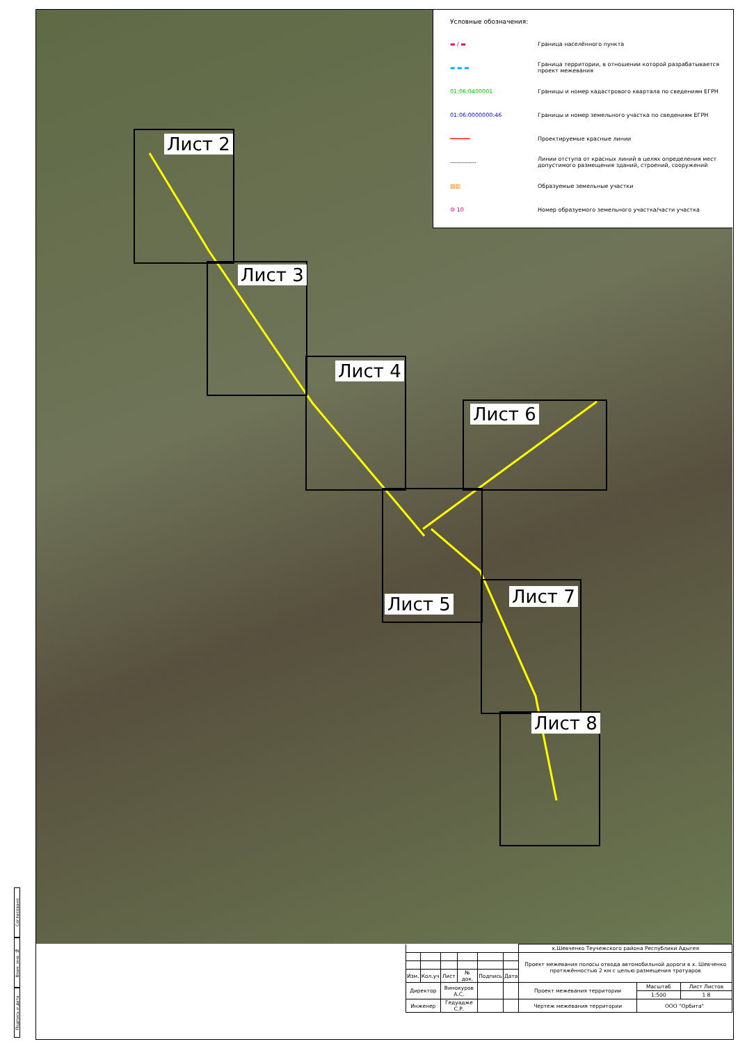Лист 2
Лист 3
Лист 4
Лист 6
Лист 5 Лист 7
Лист 8
Условные обозначения:
▬ / ▬ Граница населённого пункта
▬ ▬ ▬
Граница территории, в отношении которой разрабатывается проект межевания
01:06:0400001
Границы и номер кадастрового квартала по сведениям ЕГРН
01:06:0000000:46
Границы и номер земельного участка по сведениям ЕГРН
━━━━━━ Проектируемые красные линии
-------------
Линии отступа от красных линий в целях определения мест допустимого размещения зданий, строений, сооружений
▨▥ Образуемые земельные участки
⑩ 10
Номер образуемого земельного участка/части участка
Согласовано
Взам. инв. №
Подпись и дата
| | | | | | | х.Шевченко Теучежского района Республики Адыгея | | |
| | | | | | | Проект межевания полосы отвода автомобильной дороги в х. Шевченко протяжённостью 2 км с целью размещения тротуаров | | |
| Изм. | Кол.уч | Лист | № док. | Подпись | Дата | | | |
| Директор | | Винокуров А.С. | | | | Проект межевания территории | Масштаб | Лист Листов |
| | | | | | | | 1:500 | 1 8 |
| Инженер | | Гедуадже С.Р. | | | | Чертеж межевания территории | ООО "Орбита" | |